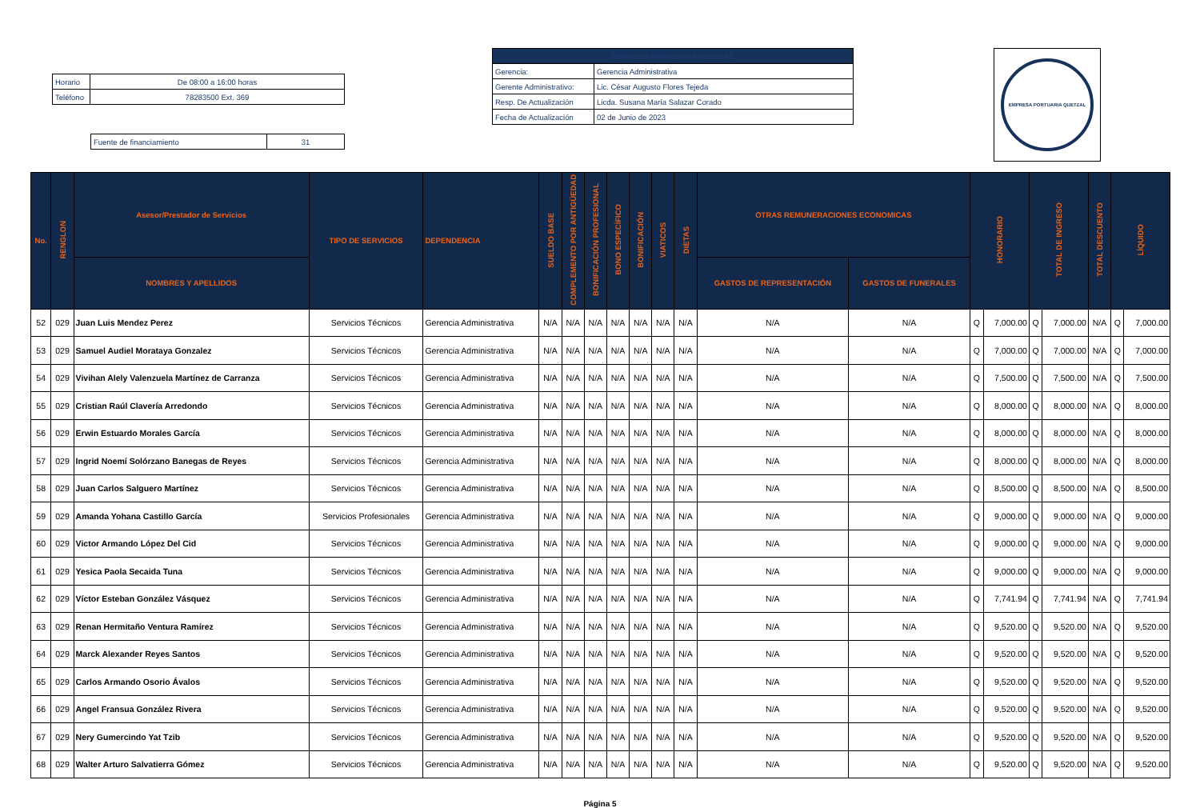| Horario | De 08:00 a 16:00 horas |
| Teléfono | 78283500 Ext. 369 |
| Fuente de financiamiento | 31 |
| EMPRESA PORTUARIA QUETZAL | |
| Gerencia: | Gerencia Administrativa |
| Gerente Administrativo: | Lic. César Augusto Flores Tejeda |
| Resp. De Actualización | Licda. Susana María Salazar Corado |
| Fecha de Actualización | 02 de Junio de 2023 |
EMPRESA PORTUARIA QUETZAL
| No. | RENGLON | Asesor/Prestador de Servicios | TIPO DE SERVICIOS | DEPENDENCIA | SUELDO BASE | COMPLEMENTO POR ANTIGÜEDAD | BONIFICACIÓN PROFESIONAL | BONO ESPECÍFICO | BONIFICACIÓN | VIATICOS | DIETAS | OTRAS REMUNERACIONES ECONOMICAS | | HONORARIO | | TOTAL DE INGRESO | | TOTAL DESCUENTO | LÍQUIDO | |
| --- | --- | --- | --- | --- | --- | --- | --- | --- | --- | --- | --- | --- | --- | --- | --- | --- | --- | --- | --- | --- |
| | | NOMBRES Y APELLIDOS | | | | | | | | | | GASTOS DE REPRESENTACIÓN | GASTOS DE FUNERALES | | | | | | | |
| 52 | 029 | Juan Luis Mendez Perez | Servicios Técnicos | Gerencia Administrativa | N/A | N/A | N/A | N/A | N/A | N/A | N/A | N/A | N/A | Q | 7,000.00 | Q | 7,000.00 | N/A | Q | 7,000.00 |
| 53 | 029 | Samuel Audiel Morataya Gonzalez | Servicios Técnicos | Gerencia Administrativa | N/A | N/A | N/A | N/A | N/A | N/A | N/A | N/A | N/A | Q | 7,000.00 | Q | 7,000.00 | N/A | Q | 7,000.00 |
| 54 | 029 | Vivihan Alely Valenzuela Martínez de Carranza | Servicios Técnicos | Gerencia Administrativa | N/A | N/A | N/A | N/A | N/A | N/A | N/A | N/A | N/A | Q | 7,500.00 | Q | 7,500.00 | N/A | Q | 7,500.00 |
| 55 | 029 | Cristian Raúl Clavería Arredondo | Servicios Técnicos | Gerencia Administrativa | N/A | N/A | N/A | N/A | N/A | N/A | N/A | N/A | N/A | Q | 8,000.00 | Q | 8,000.00 | N/A | Q | 8,000.00 |
| 56 | 029 | Erwin Estuardo Morales García | Servicios Técnicos | Gerencia Administrativa | N/A | N/A | N/A | N/A | N/A | N/A | N/A | N/A | N/A | Q | 8,000.00 | Q | 8,000.00 | N/A | Q | 8,000.00 |
| 57 | 029 | Ingrid Noemí Solórzano Banegas de Reyes | Servicios Técnicos | Gerencia Administrativa | N/A | N/A | N/A | N/A | N/A | N/A | N/A | N/A | N/A | Q | 8,000.00 | Q | 8,000.00 | N/A | Q | 8,000.00 |
| 58 | 029 | Juan Carlos Salguero Martínez | Servicios Técnicos | Gerencia Administrativa | N/A | N/A | N/A | N/A | N/A | N/A | N/A | N/A | N/A | Q | 8,500.00 | Q | 8,500.00 | N/A | Q | 8,500.00 |
| 59 | 029 | Amanda Yohana Castillo García | Servicios Profesionales | Gerencia Administrativa | N/A | N/A | N/A | N/A | N/A | N/A | N/A | N/A | N/A | Q | 9,000.00 | Q | 9,000.00 | N/A | Q | 9,000.00 |
| 60 | 029 | Victor Armando López Del Cid | Servicios Técnicos | Gerencia Administrativa | N/A | N/A | N/A | N/A | N/A | N/A | N/A | N/A | N/A | Q | 9,000.00 | Q | 9,000.00 | N/A | Q | 9,000.00 |
| 61 | 029 | Yesica Paola Secaida Tuna | Servicios Técnicos | Gerencia Administrativa | N/A | N/A | N/A | N/A | N/A | N/A | N/A | N/A | N/A | Q | 9,000.00 | Q | 9,000.00 | N/A | Q | 9,000.00 |
| 62 | 029 | Víctor Esteban González Vásquez | Servicios Técnicos | Gerencia Administrativa | N/A | N/A | N/A | N/A | N/A | N/A | N/A | N/A | N/A | Q | 7,741.94 | Q | 7,741.94 | N/A | Q | 7,741.94 |
| 63 | 029 | Renan Hermitaño Ventura Ramírez | Servicios Técnicos | Gerencia Administrativa | N/A | N/A | N/A | N/A | N/A | N/A | N/A | N/A | N/A | Q | 9,520.00 | Q | 9,520.00 | N/A | Q | 9,520.00 |
| 64 | 029 | Marck Alexander Reyes Santos | Servicios Técnicos | Gerencia Administrativa | N/A | N/A | N/A | N/A | N/A | N/A | N/A | N/A | N/A | Q | 9,520.00 | Q | 9,520.00 | N/A | Q | 9,520.00 |
| 65 | 029 | Carlos Armando Osorio Ávalos | Servicios Técnicos | Gerencia Administrativa | N/A | N/A | N/A | N/A | N/A | N/A | N/A | N/A | N/A | Q | 9,520.00 | Q | 9,520.00 | N/A | Q | 9,520.00 |
| 66 | 029 | Angel Fransua González Rivera | Servicios Técnicos | Gerencia Administrativa | N/A | N/A | N/A | N/A | N/A | N/A | N/A | N/A | N/A | Q | 9,520.00 | Q | 9,520.00 | N/A | Q | 9,520.00 |
| 67 | 029 | Nery Gumercindo Yat Tzib | Servicios Técnicos | Gerencia Administrativa | N/A | N/A | N/A | N/A | N/A | N/A | N/A | N/A | N/A | Q | 9,520.00 | Q | 9,520.00 | N/A | Q | 9,520.00 |
| 68 | 029 | Walter Arturo Salvatierra Gómez | Servicios Técnicos | Gerencia Administrativa | N/A | N/A | N/A | N/A | N/A | N/A | N/A | N/A | N/A | Q | 9,520.00 | Q | 9,520.00 | N/A | Q | 9,520.00 |
Página 5